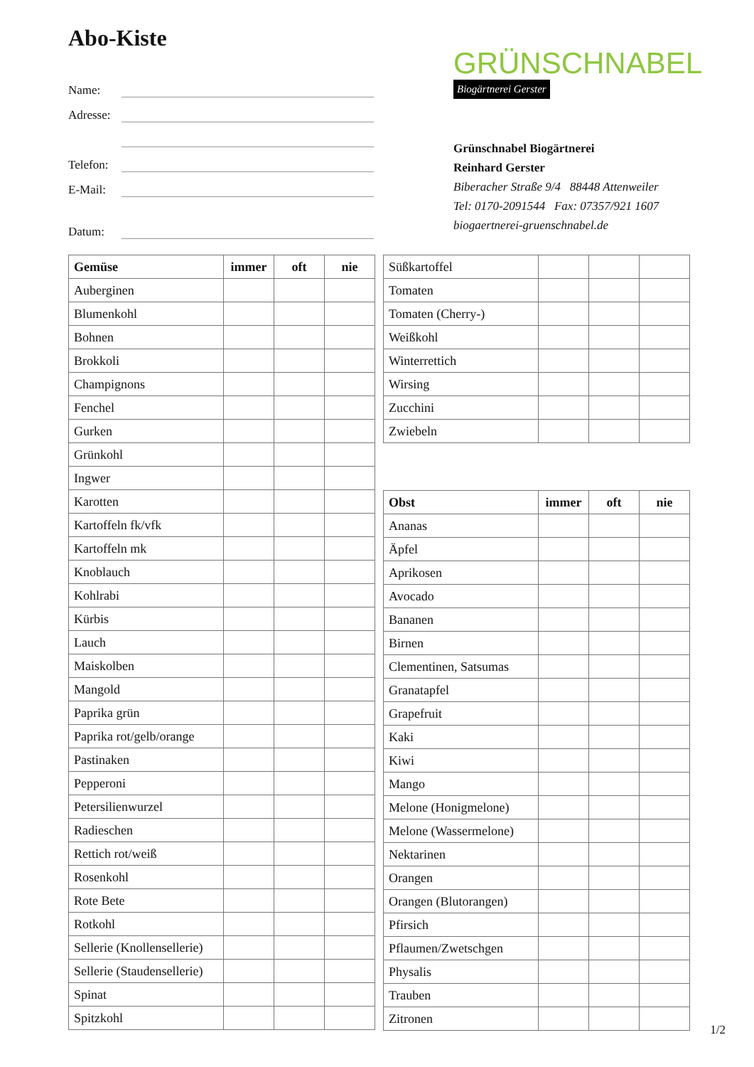Abo-Kiste
Name:
Adresse:
Telefon:
E-Mail:
Datum:
GRÜNSCHNABEL
Biogärtnerei Gerster
Grünschnabel Biogärtnerei
Reinhard Gerster
Biberacher Straße 9/4 88448 Attenweiler
Tel: 0170-2091544 Fax: 07357/921 1607
biogaertnerei-gruenschnabel.de
| Gemüse | immer | oft | nie |
| --- | --- | --- | --- |
| Auberginen | | | |
| Blumenkohl | | | |
| Bohnen | | | |
| Brokkoli | | | |
| Champignons | | | |
| Fenchel | | | |
| Gurken | | | |
| Grünkohl | | | |
| Ingwer | | | |
| Karotten | | | |
| Kartoffeln fk/vfk | | | |
| Kartoffeln mk | | | |
| Knoblauch | | | |
| Kohlrabi | | | |
| Kürbis | | | |
| Lauch | | | |
| Maiskolben | | | |
| Mangold | | | |
| Paprika grün | | | |
| Paprika rot/gelb/orange | | | |
| Pastinaken | | | |
| Pepperoni | | | |
| Petersilienwurzel | | | |
| Radieschen | | | |
| Rettich rot/weiß | | | |
| Rosenkohl | | | |
| Rote Bete | | | |
| Rotkohl | | | |
| Sellerie (Knollensellerie) | | | |
| Sellerie (Staudensellerie) | | | |
| Spinat | | | |
| Spitzkohl | | | |
| Süßkartoffel | | | |
| Tomaten | | | |
| Tomaten (Cherry-) | | | |
| Weißkohl | | | |
| Winterrettich | | | |
| Wirsing | | | |
| Zucchini | | | |
| Zwiebeln | | | |
| Obst | immer | oft | nie |
| --- | --- | --- | --- |
| Ananas | | | |
| Äpfel | | | |
| Aprikosen | | | |
| Avocado | | | |
| Bananen | | | |
| Birnen | | | |
| Clementinen, Satsumas | | | |
| Granatapfel | | | |
| Grapefruit | | | |
| Kaki | | | |
| Kiwi | | | |
| Mango | | | |
| Melone (Honigmelone) | | | |
| Melone (Wassermelone) | | | |
| Nektarinen | | | |
| Orangen | | | |
| Orangen (Blutorangen) | | | |
| Pfirsich | | | |
| Pflaumen/Zwetschgen | | | |
| Physalis | | | |
| Trauben | | | |
| Zitronen | | | |
1/2